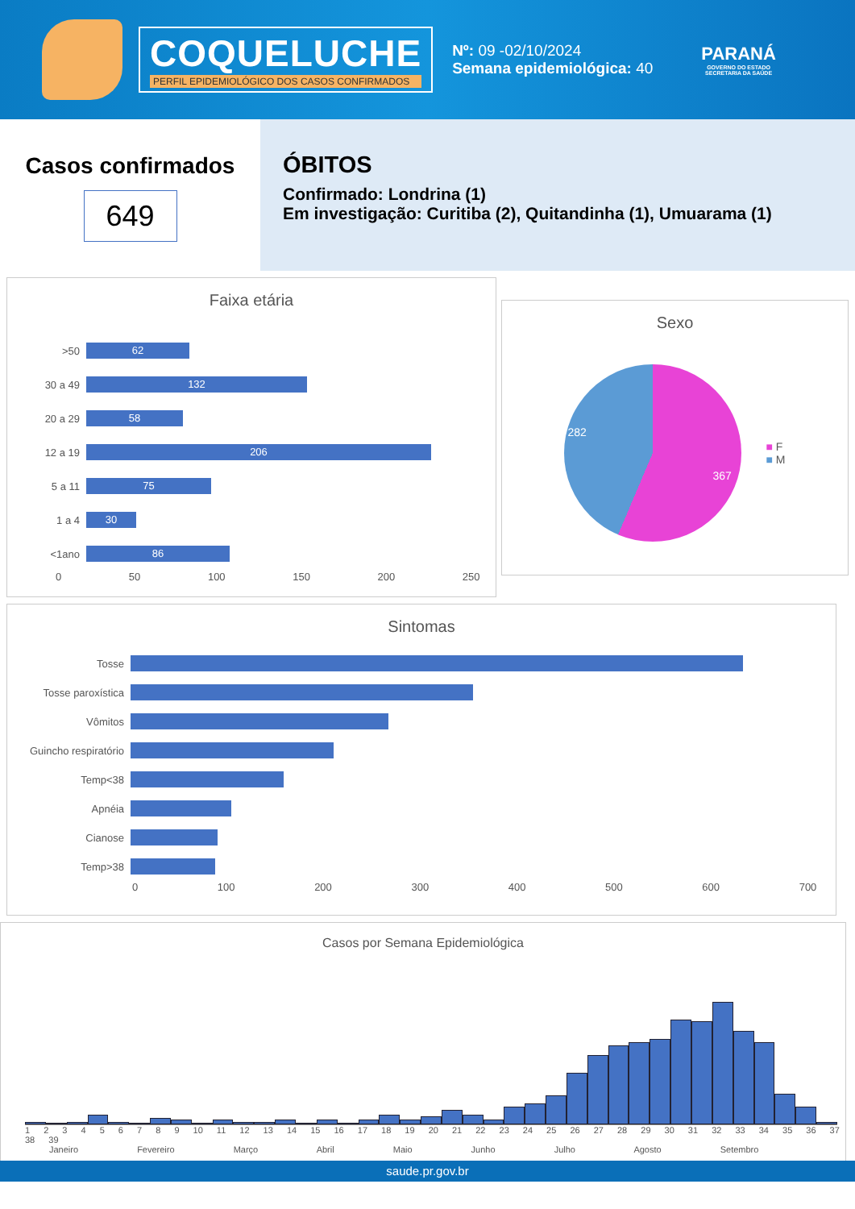COQUELUCHE
PERFIL EPIDEMIOLÓGICO DOS CASOS CONFIRMADOS
Nº: 09 -02/10/2024
Semana epidemiológica: 40
PARANÁ
GOVERNO DO ESTADO
SECRETARIA DA SAÚDE
Casos confirmados
649
ÓBITOS
Confirmado: Londrina (1)
Em investigação: Curitiba (2), Quitandinha (1), Umuarama (1)
Faixa etária
>50 62
30 a 49 132
20 a 29 58
12 a 19 206
5 a 11 75
1 a 4 30
<1ano 86
0 50 100 150 200 250
Sexo
367
282
■ F
■ M
Sintomas
Tosse
Tosse paroxística
Vômitos
Guincho respiratório
Temp<38
Apnéia
Cianose
Temp>38
0 100 200 300 400 500 600 700
Casos por Semana Epidemiológica
1 2 3 4 5 6 7 8 9 10 11 12 13 14 15 16 17 18 19 20 21 22 23 24 25 26 27 28 29 30 31 32 33 34 35 36 37 38 39
Janeiro Fevereiro Março Abril Maio Junho Julho Agosto Setembro
saude.pr.gov.br